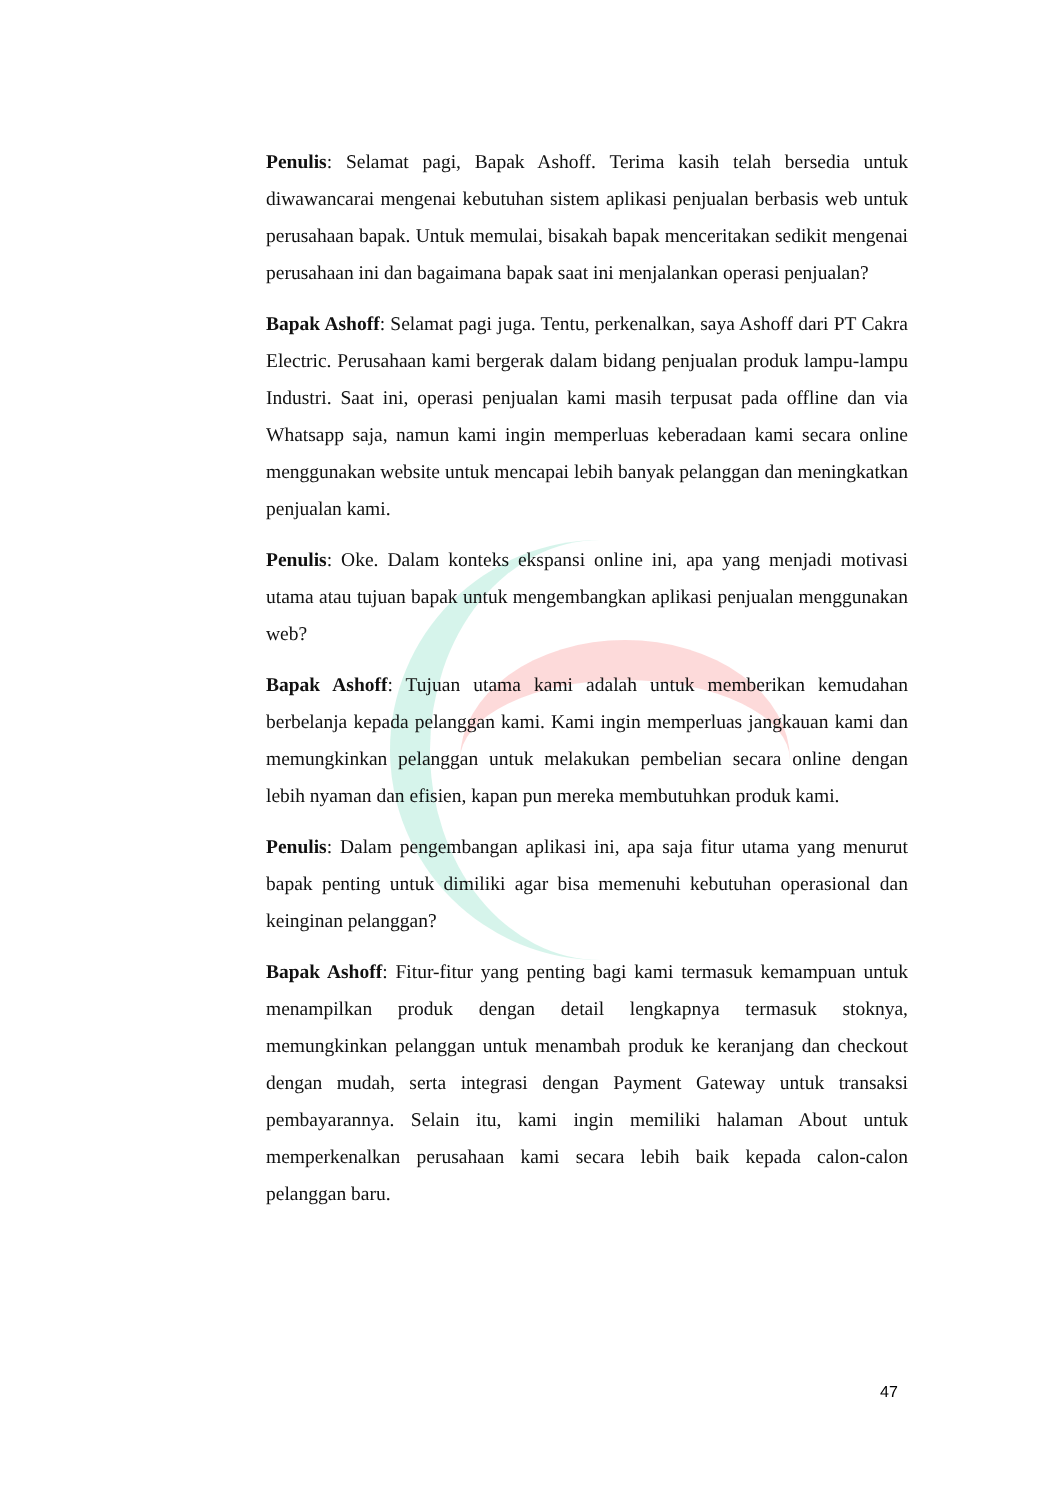Penulis: Selamat pagi, Bapak Ashoff. Terima kasih telah bersedia untuk diwawancarai mengenai kebutuhan sistem aplikasi penjualan berbasis web untuk perusahaan bapak. Untuk memulai, bisakah bapak menceritakan sedikit mengenai perusahaan ini dan bagaimana bapak saat ini menjalankan operasi penjualan?
Bapak Ashoff: Selamat pagi juga. Tentu, perkenalkan, saya Ashoff dari PT Cakra Electric. Perusahaan kami bergerak dalam bidang penjualan produk lampu-lampu Industri. Saat ini, operasi penjualan kami masih terpusat pada offline dan via Whatsapp saja, namun kami ingin memperluas keberadaan kami secara online menggunakan website untuk mencapai lebih banyak pelanggan dan meningkatkan penjualan kami.
Penulis: Oke. Dalam konteks ekspansi online ini, apa yang menjadi motivasi utama atau tujuan bapak untuk mengembangkan aplikasi penjualan menggunakan web?
Bapak Ashoff: Tujuan utama kami adalah untuk memberikan kemudahan berbelanja kepada pelanggan kami. Kami ingin memperluas jangkauan kami dan memungkinkan pelanggan untuk melakukan pembelian secara online dengan lebih nyaman dan efisien, kapan pun mereka membutuhkan produk kami.
Penulis: Dalam pengembangan aplikasi ini, apa saja fitur utama yang menurut bapak penting untuk dimiliki agar bisa memenuhi kebutuhan operasional dan keinginan pelanggan?
Bapak Ashoff: Fitur-fitur yang penting bagi kami termasuk kemampuan untuk menampilkan produk dengan detail lengkapnya termasuk stoknya, memungkinkan pelanggan untuk menambah produk ke keranjang dan checkout dengan mudah, serta integrasi dengan Payment Gateway untuk transaksi pembayarannya. Selain itu, kami ingin memiliki halaman About untuk memperkenalkan perusahaan kami secara lebih baik kepada calon-calon pelanggan baru.
47